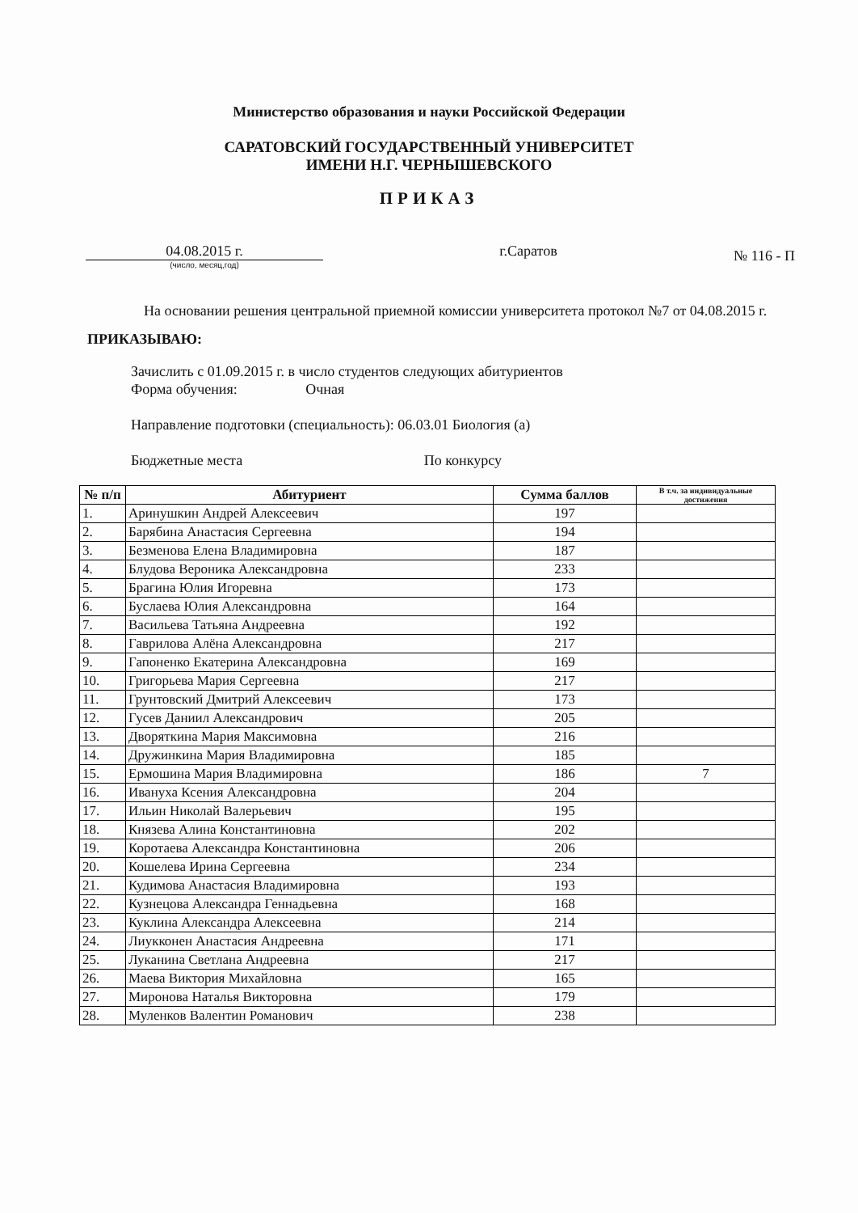Министерство образования и науки Российской Федерации
САРАТОВСКИЙ ГОСУДАРСТВЕННЫЙ УНИВЕРСИТЕТ
ИМЕНИ Н.Г. ЧЕРНЫШЕВСКОГО
ПРИКАЗ
04.08.2015 г.
(число, месяц,год)
г.Саратов
№ 116 - П
На основании решения центральной приемной комиссии университета протокол №7 от 04.08.2015 г.
ПРИКАЗЫВАЮ:
Зачислить с 01.09.2015 г. в число студентов следующих абитуриентов
Форма обучения: Очная
Направление подготовки (специальность): 06.03.01 Биология (а)
Бюджетные места По конкурсу
| № п/п | Абитуриент | Сумма баллов | В т.ч. за индивидуальные достижения |
| --- | --- | --- | --- |
| 1. | Аринушкин Андрей Алексеевич | 197 | |
| 2. | Барябина Анастасия Сергеевна | 194 | |
| 3. | Безменова Елена Владимировна | 187 | |
| 4. | Блудова Вероника Александровна | 233 | |
| 5. | Брагина Юлия Игоревна | 173 | |
| 6. | Буслаева Юлия Александровна | 164 | |
| 7. | Васильева Татьяна Андреевна | 192 | |
| 8. | Гаврилова Алёна Александровна | 217 | |
| 9. | Гапоненко Екатерина Александровна | 169 | |
| 10. | Григорьева Мария Сергеевна | 217 | |
| 11. | Грунтовский Дмитрий Алексеевич | 173 | |
| 12. | Гусев Даниил Александрович | 205 | |
| 13. | Дворяткина Мария Максимовна | 216 | |
| 14. | Дружинкина Мария Владимировна | 185 | |
| 15. | Ермошина Мария Владимировна | 186 | 7 |
| 16. | Ивануха Ксения Александровна | 204 | |
| 17. | Ильин Николай Валерьевич | 195 | |
| 18. | Князева Алина Константиновна | 202 | |
| 19. | Коротаева Александра Константиновна | 206 | |
| 20. | Кошелева Ирина Сергеевна | 234 | |
| 21. | Кудимова Анастасия Владимировна | 193 | |
| 22. | Кузнецова Александра Геннадьевна | 168 | |
| 23. | Куклина Александра Алексеевна | 214 | |
| 24. | Лиукконен Анастасия Андреевна | 171 | |
| 25. | Луканина Светлана Андреевна | 217 | |
| 26. | Маева Виктория Михайловна | 165 | |
| 27. | Миронова Наталья Викторовна | 179 | |
| 28. | Муленков Валентин Романович | 238 | |